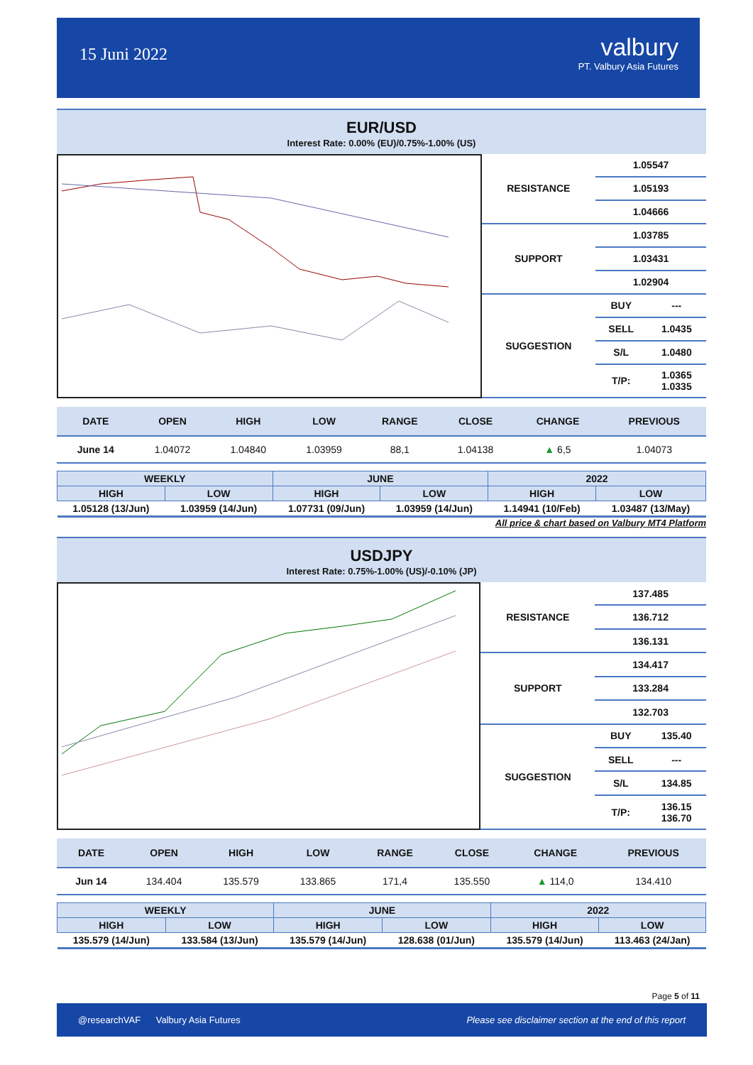15 Juni 2022
valbury
PT. Valbury Asia Futures
EUR/USD
Interest Rate: 0.00% (EU)/0.75%-1.00% (US)
| RESISTANCE | 1.05547 | |
| | 1.05193 | |
| | 1.04666 | |
| SUPPORT | 1.03785 | |
| | 1.03431 | |
| | 1.02904 | |
| SUGGESTION | BUY | --- |
| | SELL | 1.0435 |
| | S/L | 1.0480 |
| | T/P: | 1.0365 1.0335 |
| DATE | OPEN | HIGH | LOW | RANGE | CLOSE | CHANGE | PREVIOUS |
| --- | --- | --- | --- | --- | --- | --- | --- |
| June 14 | 1.04072 | 1.04840 | 1.03959 | 88,1 | 1.04138 | ▲ 6,5 | 1.04073 |
| WEEKLY | | JUNE | | 2022 | |
| --- | --- | --- | --- | --- | --- |
| HIGH | LOW | HIGH | LOW | HIGH | LOW |
| 1.05128 (13/Jun) | 1.03959 (14/Jun) | 1.07731 (09/Jun) | 1.03959 (14/Jun) | 1.14941 (10/Feb) | 1.03487 (13/May) |
All price & chart based on Valbury MT4 Platform
USDJPY
Interest Rate: 0.75%-1.00% (US)/-0.10% (JP)
| RESISTANCE | 137.485 | |
| | 136.712 | |
| | 136.131 | |
| SUPPORT | 134.417 | |
| | 133.284 | |
| | 132.703 | |
| SUGGESTION | BUY | 135.40 |
| | SELL | --- |
| | S/L | 134.85 |
| | T/P: | 136.15 136.70 |
| DATE | OPEN | HIGH | LOW | RANGE | CLOSE | CHANGE | PREVIOUS |
| --- | --- | --- | --- | --- | --- | --- | --- |
| Jun 14 | 134.404 | 135.579 | 133.865 | 171,4 | 135.550 | ▲ 114,0 | 134.410 |
| WEEKLY | | JUNE | | 2022 | |
| --- | --- | --- | --- | --- | --- |
| HIGH | LOW | HIGH | LOW | HIGH | LOW |
| 135.579 (14/Jun) | 133.584 (13/Jun) | 135.579 (14/Jun) | 128.638 (01/Jun) | 135.579 (14/Jun) | 113.463 (24/Jan) |
Page 5 of 11
@researchVAF Valbury Asia Futures Please see disclaimer section at the end of this report